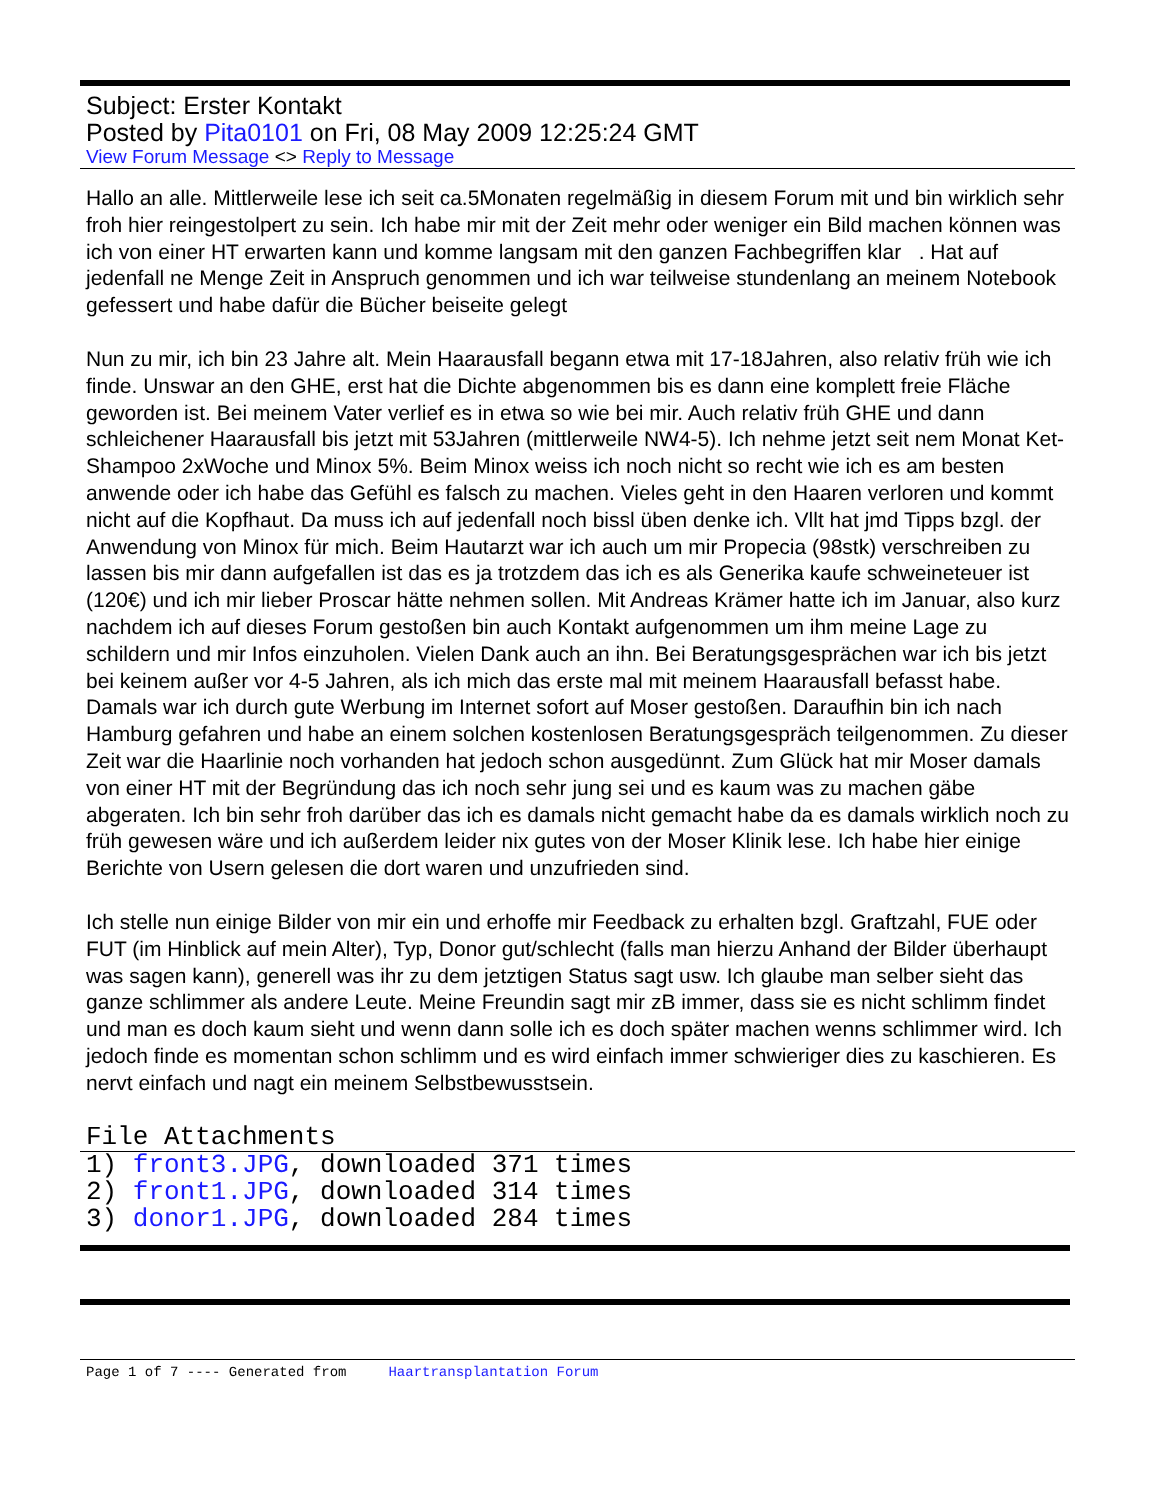Subject: Erster Kontakt
Posted by Pita0101 on Fri, 08 May 2009 12:25:24 GMT
View Forum Message <> Reply to Message
Hallo an alle. Mittlerweile lese ich seit ca.5Monaten regelmäßig in diesem Forum mit und bin wirklich sehr froh hier reingestolpert zu sein. Ich habe mir mit der Zeit mehr oder weniger ein Bild machen können was ich von einer HT erwarten kann und komme langsam mit den ganzen Fachbegriffen klar . Hat auf jedenfall ne Menge Zeit in Anspruch genommen und ich war teilweise stundenlang an meinem Notebook gefessert und habe dafür die Bücher beiseite gelegt
Nun zu mir, ich bin 23 Jahre alt. Mein Haarausfall begann etwa mit 17-18Jahren, also relativ früh wie ich finde. Unswar an den GHE, erst hat die Dichte abgenommen bis es dann eine komplett freie Fläche geworden ist. Bei meinem Vater verlief es in etwa so wie bei mir. Auch relativ früh GHE und dann schleichener Haarausfall bis jetzt mit 53Jahren (mittlerweile NW4-5). Ich nehme jetzt seit nem Monat Ket-Shampoo 2xWoche und Minox 5%. Beim Minox weiss ich noch nicht so recht wie ich es am besten anwende oder ich habe das Gefühl es falsch zu machen. Vieles geht in den Haaren verloren und kommt nicht auf die Kopfhaut. Da muss ich auf jedenfall noch bissl üben denke ich. Vllt hat jmd Tipps bzgl. der Anwendung von Minox für mich. Beim Hautarzt war ich auch um mir Propecia (98stk) verschreiben zu lassen bis mir dann aufgefallen ist das es ja trotzdem das ich es als Generika kaufe schweineteuer ist (120€) und ich mir lieber Proscar hätte nehmen sollen. Mit Andreas Krämer hatte ich im Januar, also kurz nachdem ich auf dieses Forum gestoßen bin auch Kontakt aufgenommen um ihm meine Lage zu schildern und mir Infos einzuholen. Vielen Dank auch an ihn. Bei Beratungsgesprächen war ich bis jetzt bei keinem außer vor 4-5 Jahren, als ich mich das erste mal mit meinem Haarausfall befasst habe. Damals war ich durch gute Werbung im Internet sofort auf Moser gestoßen. Daraufhin bin ich nach Hamburg gefahren und habe an einem solchen kostenlosen Beratungsgespräch teilgenommen. Zu dieser Zeit war die Haarlinie noch vorhanden hat jedoch schon ausgedünnt. Zum Glück hat mir Moser damals von einer HT mit der Begründung das ich noch sehr jung sei und es kaum was zu machen gäbe abgeraten. Ich bin sehr froh darüber das ich es damals nicht gemacht habe da es damals wirklich noch zu früh gewesen wäre und ich außerdem leider nix gutes von der Moser Klinik lese. Ich habe hier einige Berichte von Usern gelesen die dort waren und unzufrieden sind.
Ich stelle nun einige Bilder von mir ein und erhoffe mir Feedback zu erhalten bzgl. Graftzahl, FUE oder FUT (im Hinblick auf mein Alter), Typ, Donor gut/schlecht (falls man hierzu Anhand der Bilder überhaupt was sagen kann), generell was ihr zu dem jetztigen Status sagt usw. Ich glaube man selber sieht das ganze schlimmer als andere Leute. Meine Freundin sagt mir zB immer, dass sie es nicht schlimm findet und man es doch kaum sieht und wenn dann solle ich es doch später machen wenns schlimmer wird. Ich jedoch finde es momentan schon schlimm und es wird einfach immer schwieriger dies zu kaschieren. Es nervt einfach und nagt ein meinem Selbstbewusstsein.
File Attachments
1) front3.JPG, downloaded 371 times
2) front1.JPG, downloaded 314 times
3) donor1.JPG, downloaded 284 times
Page 1 of 7 ---- Generated from Haartransplantation Forum